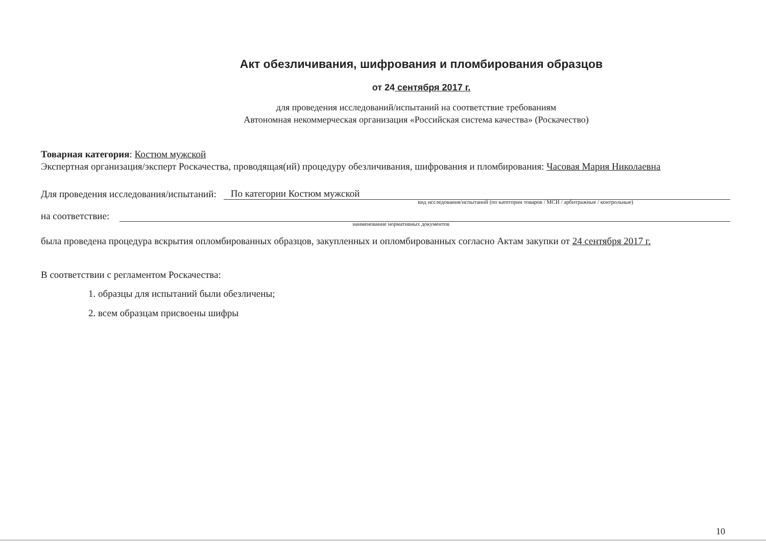Акт обезличивания, шифрования и пломбирования образцов
от 24 сентября 2017 г.
для проведения исследований/испытаний на соответствие требованиям
Автономная некоммерческая организация «Российская система качества» (Роскачество)
Товарная категория: Костюм мужской
Экспертная организация/эксперт Роскачества, проводящая(ий) процедуру обезличивания, шифрования и пломбирования: Часовая Мария Николаевна
Для проведения исследования/испытаний: По категории Костюм мужской
вид исследования/испытаний (по категории товаров / МСИ / арбитражные / контрольные)
на соответствие:
наименование нормативных документов
была проведена процедура вскрытия опломбированных образцов, закупленных и опломбированных согласно Актам закупки от 24 сентября 2017 г.
В соответствии с регламентом Роскачества:
1. образцы для испытаний были обезличены;
2. всем образцам присвоены шифры
10